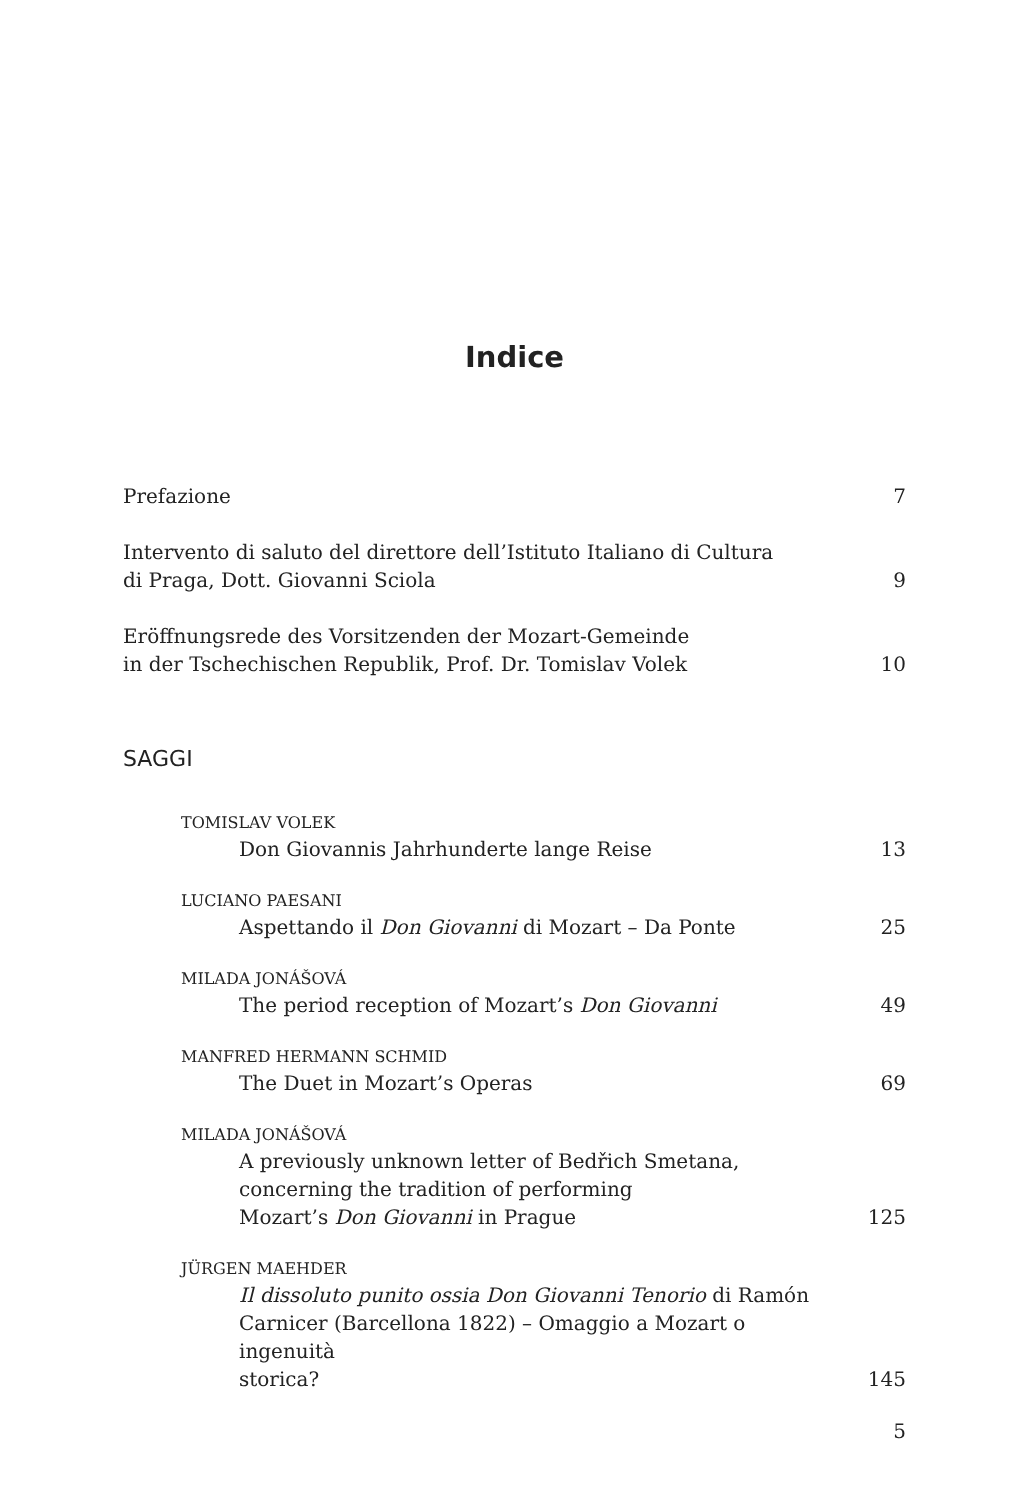Indice
Prefazione
7
Intervento di saluto del direttore dell’Istituto Italiano di Cultura
di Praga, Dott. Giovanni Sciola
9
Eröffnungsrede des Vorsitzenden der Mozart-Gemeinde
in der Tschechischen Republik, Prof. Dr. Tomislav Volek
10
SAGGI
TOMISLAV VOLEK
Don Giovannis Jahrhunderte lange Reise
13
LUCIANO PAESANI
Aspettando il Don Giovanni di Mozart – Da Ponte
25
MILADA JONÁŠOVÁ
The period reception of Mozart’s Don Giovanni
49
MANFRED HERMANN SCHMID
The Duet in Mozart’s Operas
69
MILADA JONÁŠOVÁ
A previously unknown letter of Bedřich Smetana,
concerning the tradition of performing
Mozart’s Don Giovanni in Prague
125
JÜRGEN MAEHDER
Il dissoluto punito ossia Don Giovanni Tenorio di Ramón
Carnicer (Barcellona 1822) – Omaggio a Mozart o ingenuità
storica?
145
5